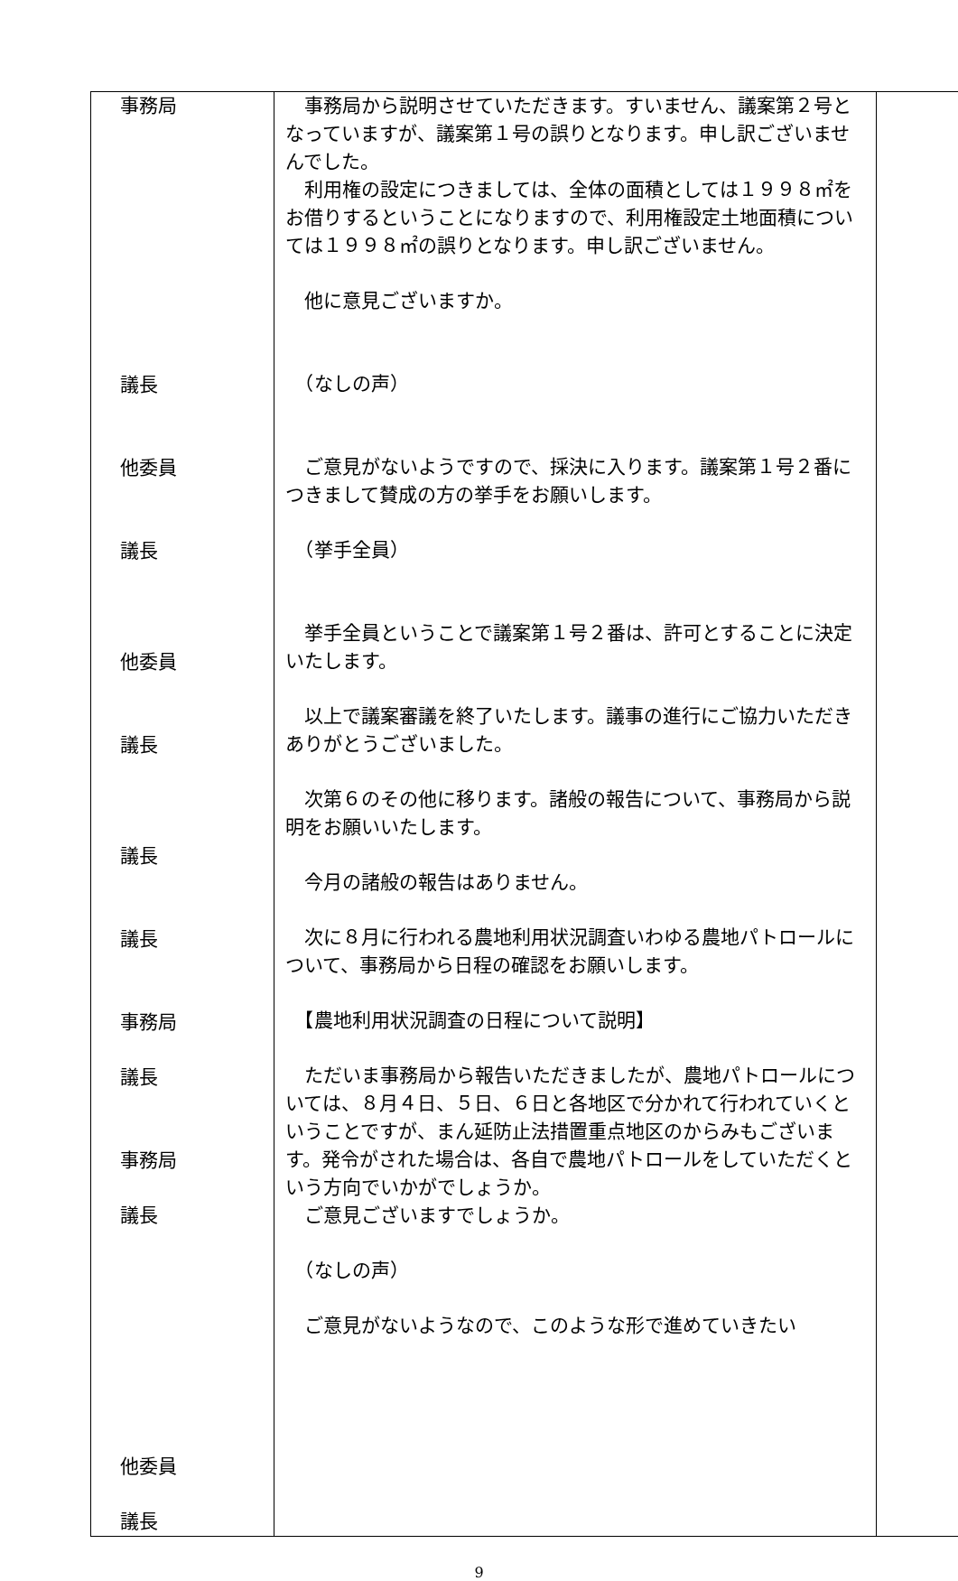| 事務局 議長 他委員 議長 他委員 議長 議長 議長 事務局 議長 事務局 議長 他委員 議長 | 事務局から説明させていただきます。すいません、議案第２号となっていますが、議案第１号の誤りとなります。申し訳ございませんでした。 利用権の設定につきましては、全体の面積としては１９９８㎡をお借りするということになりますので、利用権設定土地面積については１９９８㎡の誤りとなります。申し訳ございません。 他に意見ございますか。 （なしの声） ご意見がないようですので、採決に入ります。議案第１号２番につきまして賛成の方の挙手をお願いします。 （挙手全員） 挙手全員ということで議案第１号２番は、許可とすることに決定いたします。 以上で議案審議を終了いたします。議事の進行にご協力いただきありがとうございました。 次第６のその他に移ります。諸般の報告について、事務局から説明をお願いいたします。 今月の諸般の報告はありません。 次に８月に行われる農地利用状況調査いわゆる農地パトロールについて、事務局から日程の確認をお願いします。 【農地利用状況調査の日程について説明】 ただいま事務局から報告いただきましたが、農地パトロールについては、８月４日、５日、６日と各地区で分かれて行われていくということですが、まん延防止法措置重点地区のからみもございます。発令がされた場合は、各自で農地パトロールをしていただくという方向でいかがでしょうか。 ご意見ございますでしょうか。 （なしの声） ご意見がないようなので、このような形で進めていきたい | |
9